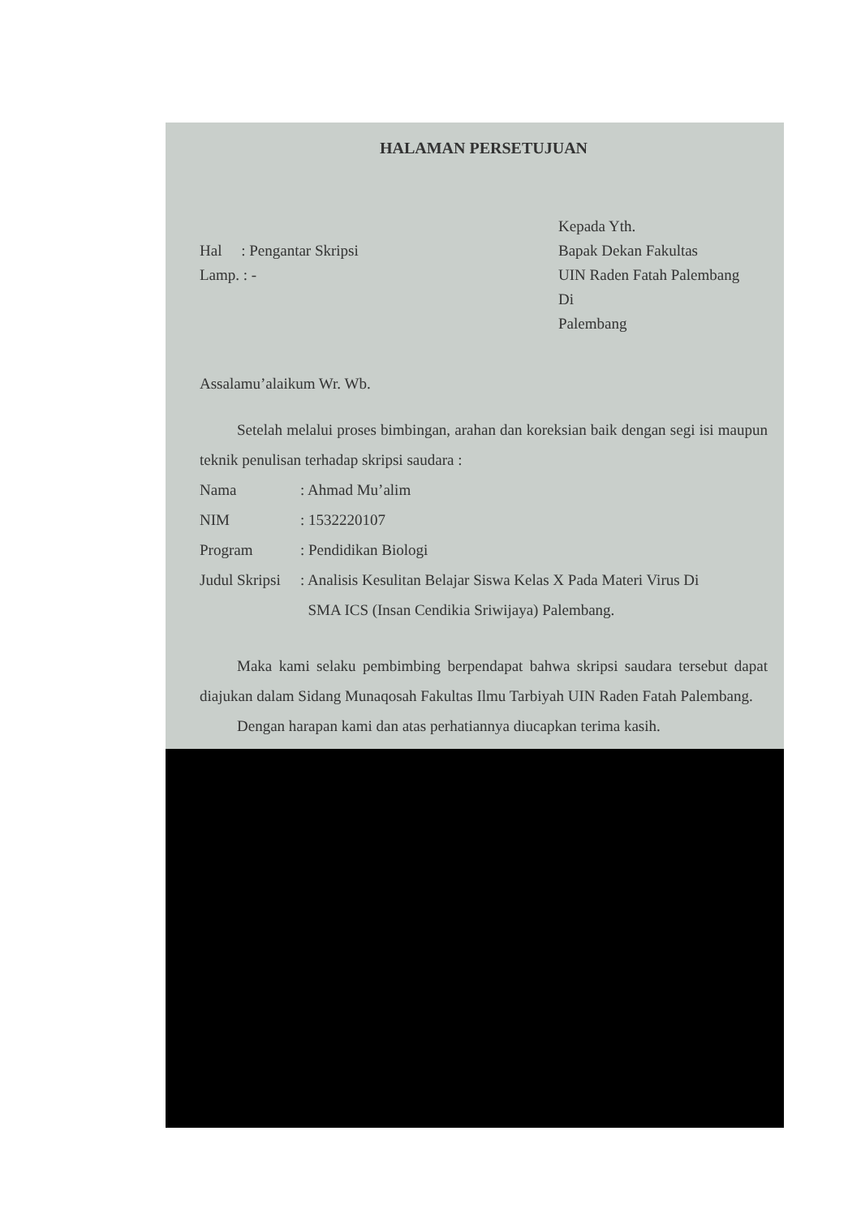HALAMAN PERSETUJUAN
Hal : Pengantar Skripsi
Lamp. : -
Kepada Yth.
Bapak Dekan Fakultas
UIN Raden Fatah Palembang
Di
Palembang
Assalamu’alaikum Wr. Wb.
Setelah melalui proses bimbingan, arahan dan koreksian baik dengan segi isi maupun teknik penulisan terhadap skripsi saudara :
| Nama | : Ahmad Mu’alim |
| NIM | : 1532220107 |
| Program | : Pendidikan Biologi |
| Judul Skripsi | : Analisis Kesulitan Belajar Siswa Kelas X Pada Materi Virus Di SMA ICS (Insan Cendikia Sriwijaya) Palembang. |
Maka kami selaku pembimbing berpendapat bahwa skripsi saudara tersebut dapat diajukan dalam Sidang Munaqosah Fakultas Ilmu Tarbiyah UIN Raden Fatah Palembang.
Dengan harapan kami dan atas perhatiannya diucapkan terima kasih.